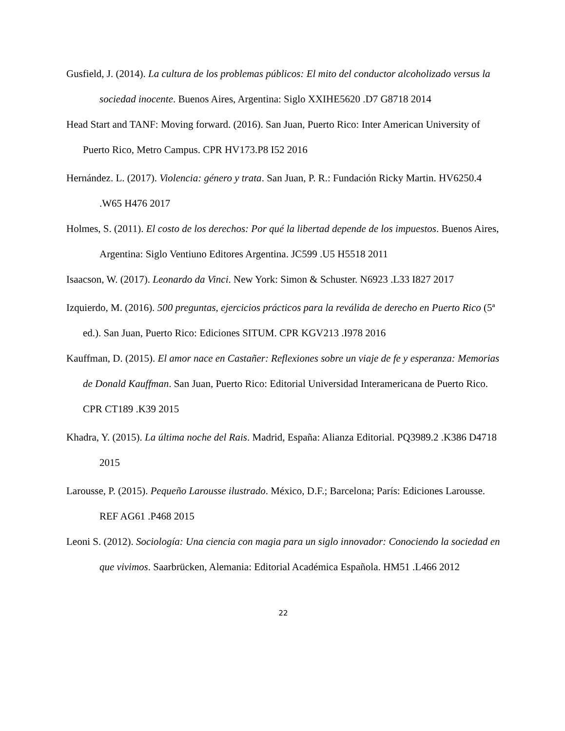Gusfield, J. (2014). La cultura de los problemas públicos: El mito del conductor alcoholizado versus la sociedad inocente. Buenos Aires, Argentina: Siglo XXIHE5620 .D7 G8718 2014
Head Start and TANF: Moving forward. (2016). San Juan, Puerto Rico: Inter American University of Puerto Rico, Metro Campus. CPR HV173.P8 I52 2016
Hernández. L. (2017). Violencia: género y trata. San Juan, P. R.: Fundación Ricky Martin. HV6250.4 .W65 H476 2017
Holmes, S. (2011). El costo de los derechos: Por qué la libertad depende de los impuestos. Buenos Aires, Argentina: Siglo Ventiuno Editores Argentina. JC599 .U5 H5518 2011
Isaacson, W. (2017). Leonardo da Vinci. New York: Simon & Schuster. N6923 .L33 I827 2017
Izquierdo, M. (2016). 500 preguntas, ejercicios prácticos para la reválida de derecho en Puerto Rico (5ª ed.). San Juan, Puerto Rico: Ediciones SITUM. CPR KGV213 .I978 2016
Kauffman, D. (2015). El amor nace en Castañer: Reflexiones sobre un viaje de fe y esperanza: Memorias de Donald Kauffman. San Juan, Puerto Rico: Editorial Universidad Interamericana de Puerto Rico. CPR CT189 .K39 2015
Khadra, Y. (2015). La última noche del Rais. Madrid, España: Alianza Editorial. PQ3989.2 .K386 D4718 2015
Larousse, P. (2015). Pequeño Larousse ilustrado. México, D.F.; Barcelona; París: Ediciones Larousse. REF AG61 .P468 2015
Leoni S. (2012). Sociología: Una ciencia con magia para un siglo innovador: Conociendo la sociedad en que vivimos. Saarbrücken, Alemania: Editorial Académica Española. HM51 .L466 2012
22